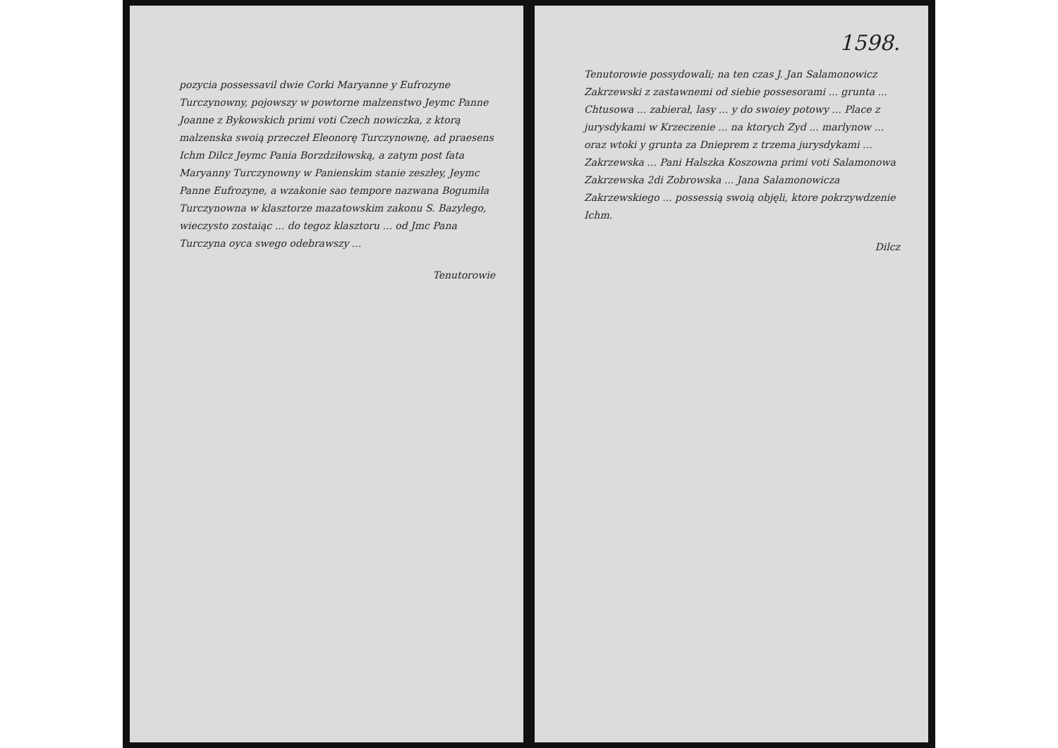pozycia possessavil dwie Corki Maryanne y Eufrozyne Turczynowny, pojowszy w powtorne malzenstwo Jeymc Panne Joanne z Bykowskich primi voti Czech nowiczka, z ktorą malzenska swoią przeczeł Eleonorę Turczynownę, ad praesens Ichm Dilcz Jeymc Pania Borzdziłowską, a zatym post fata Maryanny Turczynowny w Panienskim stanie zeszłey, Jeymc Panne Eufrozyne, a wzakonie sao tempore nazwana Bogumiła Turczynowna w klasztorze mazatowskim zakonu S. Bazylego, wieczysto zostaiąc ... do tegoz klasztoru ... od Jmc Pana Turczyna oyca swego odebrawszy ...
Tenutorowie
1598.
Tenutorowie possydowali; na ten czas J. Jan Salamonowicz Zakrzewski z zastawnemi od siebie possesorami ... grunta ... Chtusowa ... zabierał, lasy ... y do swoiey potowy ... Place z jurysdykami w Krzeczenie ... na ktorych Zyd ... marlynow ... oraz wtoki y grunta za Dnieprem z trzema jurysdykami ... Zakrzewska ... Pani Halszka Koszowna primi voti Salamonowa Zakrzewska 2di Zobrowska ... Jana Salamonowicza Zakrzewskiego ... possessią swoią objęli, ktore pokrzywdzenie Ichm.
Dilcz